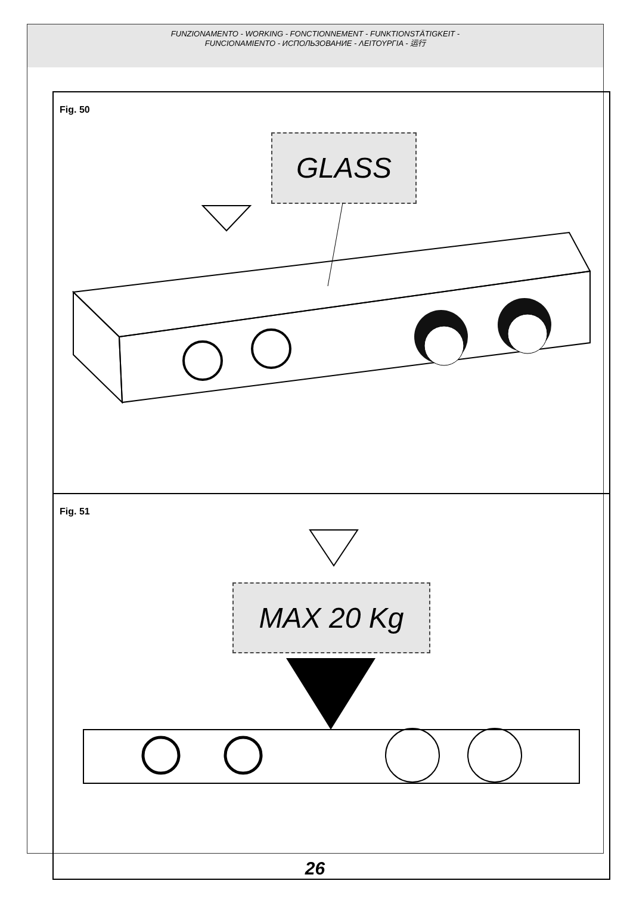FUNZIONAMENTO - WORKING - FONCTIONNEMENT - FUNKTIONSTÄTIGKEIT -
FUNCIONAMIENTO - ИСПОЛЬЗОВАНИЕ - ΛΕΙΤΟΥΡΓΙΑ - 运行
Fig. 50
GLASS
Fig. 51
MAX 20 Kg
26